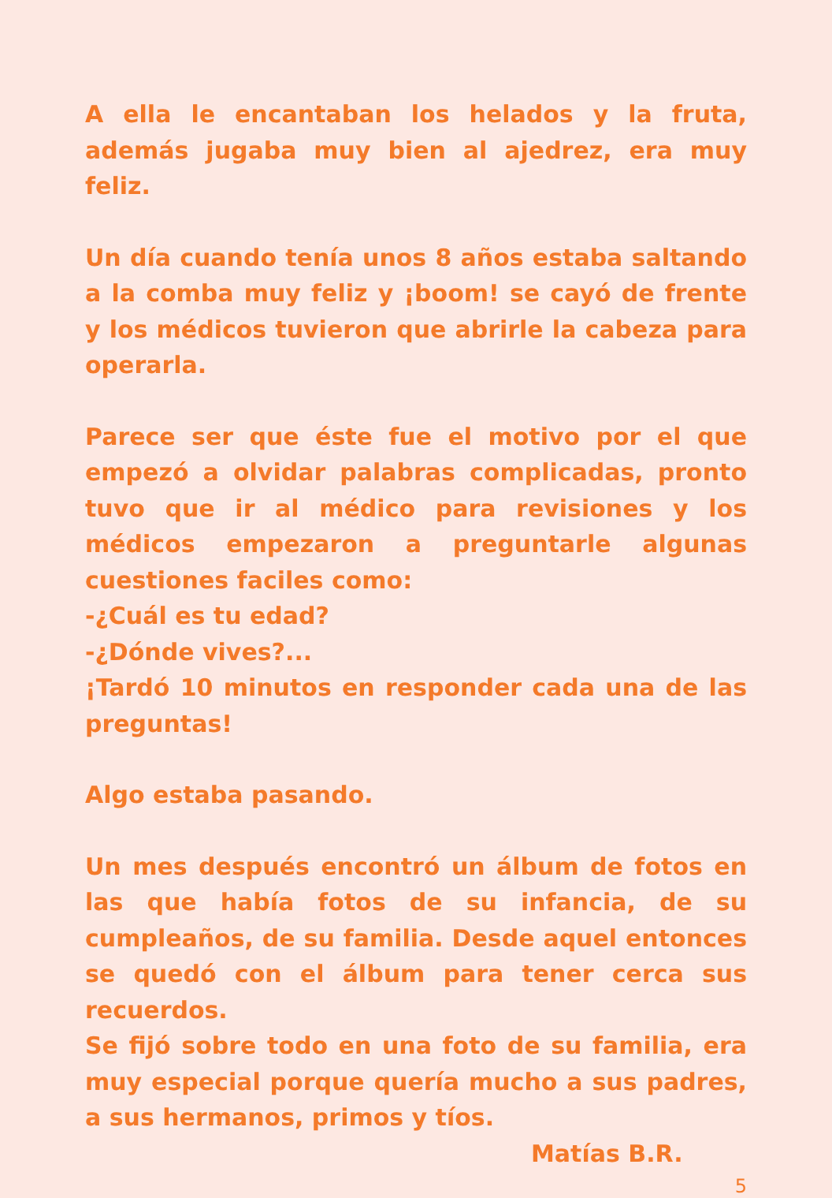A ella le encantaban los helados y la fruta, además jugaba muy bien al ajedrez, era muy feliz.
Un día cuando tenía unos 8 años estaba saltando a la comba muy feliz y ¡boom! se cayó de frente y los médicos tuvieron que abrirle la cabeza para operarla.
Parece ser que éste fue el motivo por el que empezó a olvidar palabras complicadas, pronto tuvo que ir al médico para revisiones y los médicos empezaron a preguntarle algunas cuestiones faciles como:
-¿Cuál es tu edad?
-¿Dónde vives?...
¡Tardó 10 minutos en responder cada una de las preguntas!
Algo estaba pasando.
Un mes después encontró un álbum de fotos en las que había fotos de su infancia, de su cumpleaños, de su familia. Desde aquel entonces se quedó con el álbum para tener cerca sus recuerdos.
Se fijó sobre todo en una foto de su familia, era muy especial porque quería mucho a sus padres, a sus hermanos, primos y tíos.
Matías B.R.
5